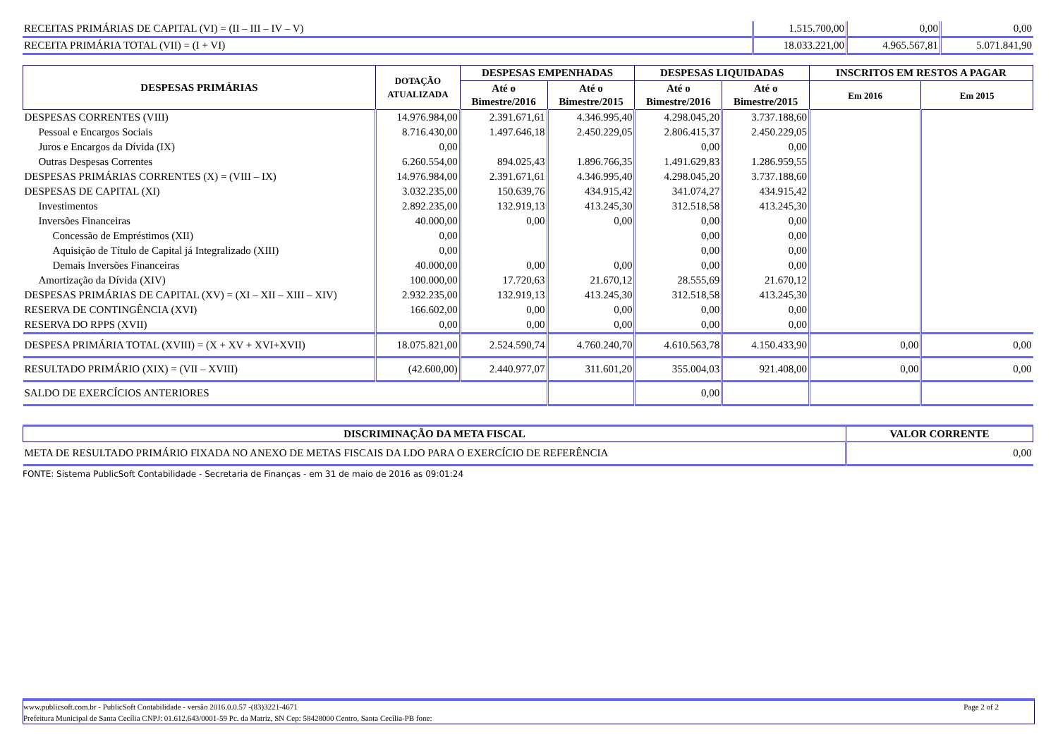| RECEITAS PRIMÁRIAS DE CAPITAL (VI) = (II – III – IV – V) | 1.515.700,00 | 0,00 | 0,00 |
| RECEITA PRIMÁRIA TOTAL (VII) = (I + VI) | 18.033.221,00 | 4.965.567,81 | 5.071.841,90 |
| DESPESAS PRIMÁRIAS | DOTAÇÃO ATUALIZADA | DESPESAS EMPENHADAS | | DESPESAS LIQUIDADAS | | INSCRITOS EM RESTOS A PAGAR | |
| --- | --- | --- | --- | --- | --- | --- | --- |
| | | Até o Bimestre/2016 | Até o Bimestre/2015 | Até o Bimestre/2016 | Até o Bimestre/2015 | Em 2016 | Em 2015 |
| DESPESAS CORRENTES (VIII) | 14.976.984,00 | 2.391.671,61 | 4.346.995,40 | 4.298.045,20 | 3.737.188,60 | | |
| Pessoal e Encargos Sociais | 8.716.430,00 | 1.497.646,18 | 2.450.229,05 | 2.806.415,37 | 2.450.229,05 | | |
| Juros e Encargos da Dívida (IX) | 0,00 | | | 0,00 | 0,00 | | |
| Outras Despesas Correntes | 6.260.554,00 | 894.025,43 | 1.896.766,35 | 1.491.629,83 | 1.286.959,55 | | |
| DESPESAS PRIMÁRIAS CORRENTES (X) = (VIII – IX) | 14.976.984,00 | 2.391.671,61 | 4.346.995,40 | 4.298.045,20 | 3.737.188,60 | | |
| DESPESAS DE CAPITAL (XI) | 3.032.235,00 | 150.639,76 | 434.915,42 | 341.074,27 | 434.915,42 | | |
| Investimentos | 2.892.235,00 | 132.919,13 | 413.245,30 | 312.518,58 | 413.245,30 | | |
| Inversões Financeiras | 40.000,00 | 0,00 | 0,00 | 0,00 | 0,00 | | |
| Concessão de Empréstimos (XII) | 0,00 | | | 0,00 | 0,00 | | |
| Aquisição de Título de Capital já Integralizado (XIII) | 0,00 | | | 0,00 | 0,00 | | |
| Demais Inversões Financeiras | 40.000,00 | 0,00 | 0,00 | 0,00 | 0,00 | | |
| Amortização da Dívida (XIV) | 100.000,00 | 17.720,63 | 21.670,12 | 28.555,69 | 21.670,12 | | |
| DESPESAS PRIMÁRIAS DE CAPITAL (XV) = (XI – XII – XIII – XIV) | 2.932.235,00 | 132.919,13 | 413.245,30 | 312.518,58 | 413.245,30 | | |
| RESERVA DE CONTINGÊNCIA (XVI) | 166.602,00 | 0,00 | 0,00 | 0,00 | 0,00 | | |
| RESERVA DO RPPS (XVII) | 0,00 | 0,00 | 0,00 | 0,00 | 0,00 | | |
| DESPESA PRIMÁRIA TOTAL (XVIII) = (X + XV + XVI+XVII) | 18.075.821,00 | 2.524.590,74 | 4.760.240,70 | 4.610.563,78 | 4.150.433,90 | 0,00 | 0,00 |
| RESULTADO PRIMÁRIO (XIX) = (VII – XVIII) | (42.600,00) | 2.440.977,07 | 311.601,20 | 355.004,03 | 921.408,00 | 0,00 | 0,00 |
| SALDO DE EXERCÍCIOS ANTERIORES | | | | 0,00 | | | |
| DISCRIMINAÇÃO DA META FISCAL | VALOR CORRENTE |
| --- | --- |
| META DE RESULTADO PRIMÁRIO FIXADA NO ANEXO DE METAS FISCAIS DA LDO PARA O EXERCÍCIO DE REFERÊNCIA | 0,00 |
FONTE: Sistema PublicSoft Contabilidade - Secretaria de Finanças - em 31 de maio de 2016 as 09:01:24
www.publicsoft.com.br - PublicSoft Contabilidade - versão 2016.0.0.57 -(83)3221-4671 Page 2 of 2
Prefeitura Municipal de Santa Cecília CNPJ: 01.612.643/0001-59 Pc. da Matriz, SN Cep: 58428000 Centro, Santa Cecília-PB fone: